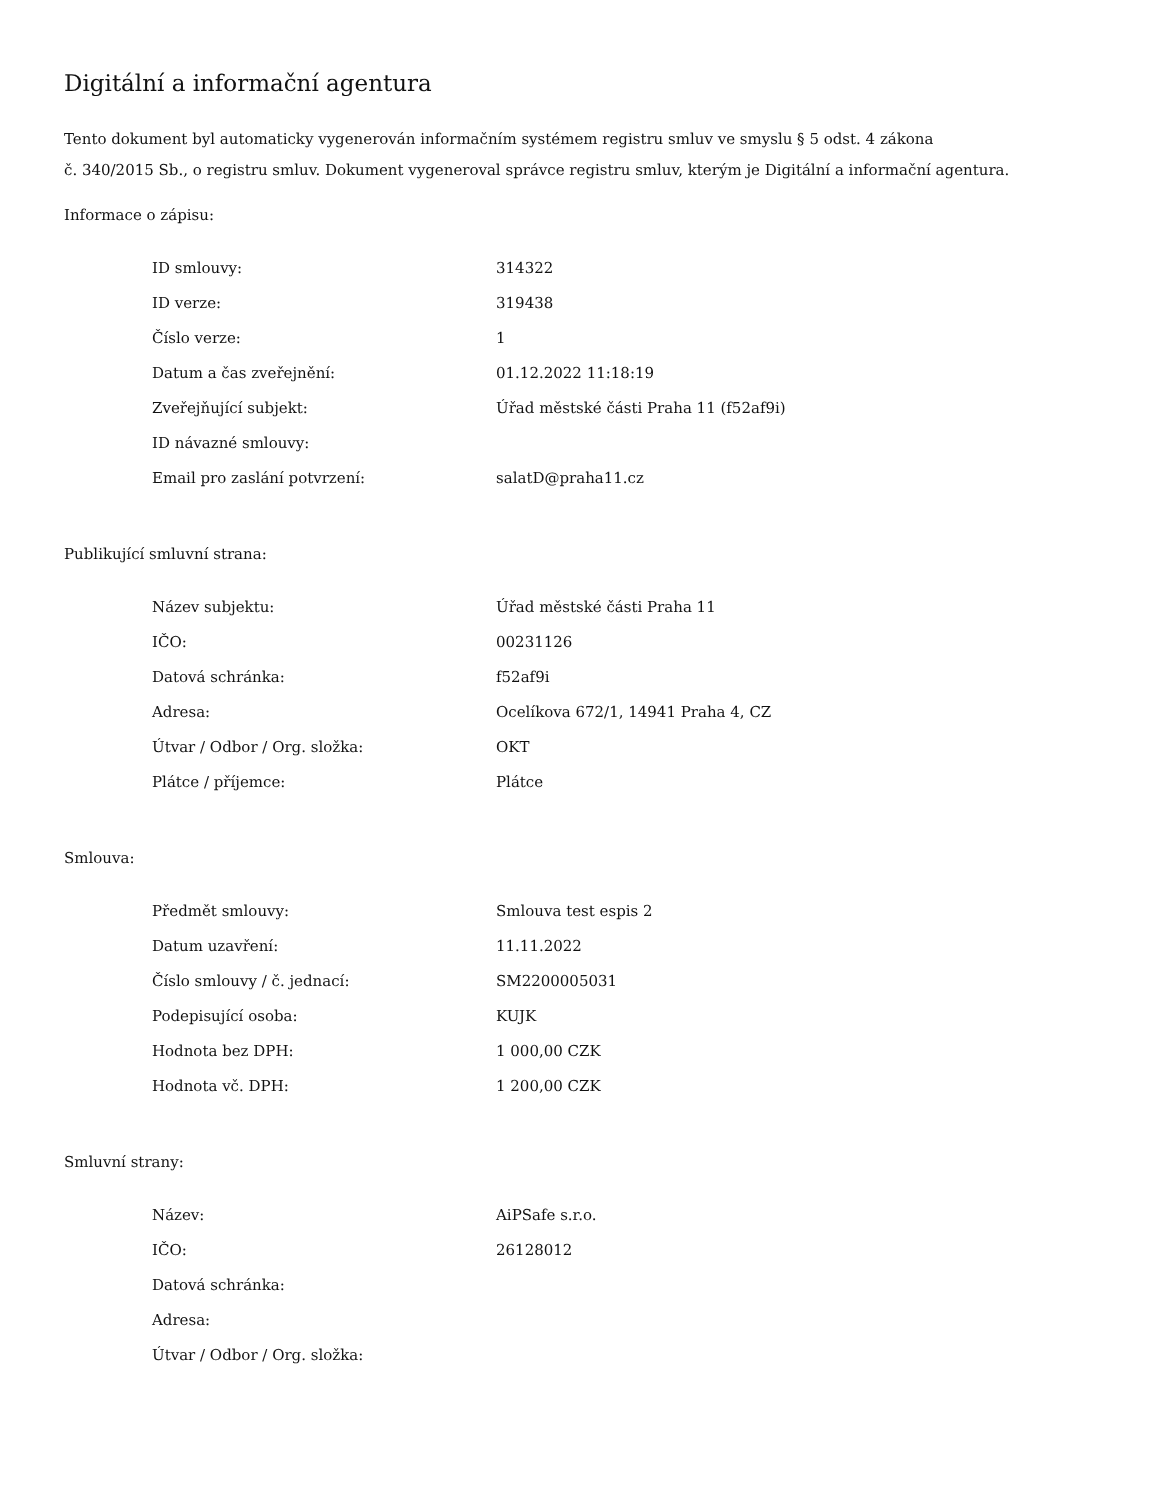Digitální a informační agentura
Tento dokument byl automaticky vygenerován informačním systémem registru smluv ve smyslu § 5 odst. 4 zákona
č. 340/2015 Sb., o registru smluv. Dokument vygeneroval správce registru smluv, kterým je Digitální a informační agentura.
Informace o zápisu:
| ID smlouvy: | 314322 |
| ID verze: | 319438 |
| Číslo verze: | 1 |
| Datum a čas zveřejnění: | 01.12.2022 11:18:19 |
| Zveřejňující subjekt: | Úřad městské části Praha 11 (f52af9i) |
| ID návazné smlouvy: | |
| Email pro zaslání potvrzení: | salatD@praha11.cz |
Publikující smluvní strana:
| Název subjektu: | Úřad městské části Praha 11 |
| IČO: | 00231126 |
| Datová schránka: | f52af9i |
| Adresa: | Ocelíkova 672/1, 14941 Praha 4, CZ |
| Útvar / Odbor / Org. složka: | OKT |
| Plátce / příjemce: | Plátce |
Smlouva:
| Předmět smlouvy: | Smlouva test espis 2 |
| Datum uzavření: | 11.11.2022 |
| Číslo smlouvy / č. jednací: | SM2200005031 |
| Podepisující osoba: | KUJK |
| Hodnota bez DPH: | 1 000,00 CZK |
| Hodnota vč. DPH: | 1 200,00 CZK |
Smluvní strany:
| Název: | AiPSafe s.r.o. |
| IČO: | 26128012 |
| Datová schránka: | |
| Adresa: | |
| Útvar / Odbor / Org. složka: | |